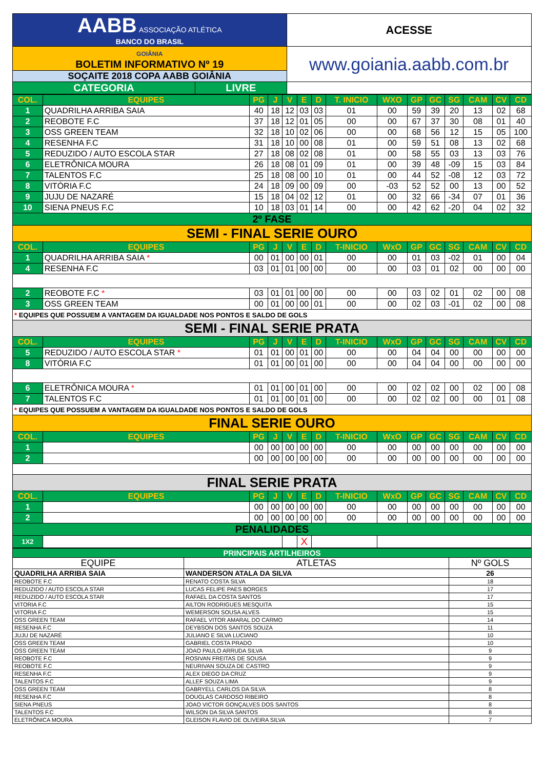| AABB ASSOCIAÇÃO ATLÉTICA BANCO DO BRASIL | | ACESSE |
| GOIÂNIA BOLETIM INFORMATIVO Nº 19 | | www.goiania.aabb.com.br |
| SOÇAITE 2018 COPA AABB GOIÂNIA | | |
| CATEGORIA | LIVRE | |
| COL. | EQUIPES | PG | J | V | E | D | T. INICIO | WXO | GP | GC | SG | CAM | CV | CD |
| --- | --- | --- | --- | --- | --- | --- | --- | --- | --- | --- | --- | --- | --- | --- |
| 1 | QUADRILHA ARRIBA SAIA | 40 | 18 | 12 | 03 | 03 | 01 | 00 | 59 | 39 | 20 | 13 | 02 | 68 |
| 2 | REOBOTE F.C | 37 | 18 | 12 | 01 | 05 | 00 | 00 | 67 | 37 | 30 | 08 | 01 | 40 |
| 3 | OSS GREEN TEAM | 32 | 18 | 10 | 02 | 06 | 00 | 00 | 68 | 56 | 12 | 15 | 05 | 100 |
| 4 | RESENHA F.C | 31 | 18 | 10 | 00 | 08 | 01 | 00 | 59 | 51 | 08 | 13 | 02 | 68 |
| 5 | REDUZIDO / AUTO ESCOLA STAR | 27 | 18 | 08 | 02 | 08 | 01 | 00 | 58 | 55 | 03 | 13 | 03 | 76 |
| 6 | ELETRÔNICA MOURA | 26 | 18 | 08 | 01 | 09 | 01 | 00 | 39 | 48 | -09 | 15 | 03 | 84 |
| 7 | TALENTOS F.C | 25 | 18 | 08 | 00 | 10 | 01 | 00 | 44 | 52 | -08 | 12 | 03 | 72 |
| 8 | VITÓRIA F.C | 24 | 18 | 09 | 00 | 09 | 00 | -03 | 52 | 52 | 00 | 13 | 00 | 52 |
| 9 | JUJU DE NAZARÉ | 15 | 18 | 04 | 02 | 12 | 01 | 00 | 32 | 66 | -34 | 07 | 01 | 36 |
| 10 | SIENA PNEUS F.C | 10 | 18 | 03 | 01 | 14 | 00 | 00 | 42 | 62 | -20 | 04 | 02 | 32 |
| 2º FASE | | | | | | | | | | | | | | |
| SEMI - FINAL SERIE OURO | | | | | | | | | | | | | | |
| COL. | EQUIPES | PG | J | V | E | D | T-INICIO | WxO | GP | GC | SG | CAM | CV | CD |
| 1 | QUADRILHA ARRIBA SAIA * | 00 | 01 | 00 | 00 | 01 | 00 | 00 | 01 | 03 | -02 | 01 | 00 | 04 |
| 4 | RESENHA F.C | 03 | 01 | 01 | 00 | 00 | 00 | 00 | 03 | 01 | 02 | 00 | 00 | 00 |
| 2 | REOBOTE F.C * | 03 | 01 | 01 | 00 | 00 | 00 | 00 | 03 | 02 | 01 | 02 | 00 | 08 |
| 3 | OSS GREEN TEAM | 00 | 01 | 00 | 00 | 01 | 00 | 00 | 02 | 03 | -01 | 02 | 00 | 08 |
| * EQUIPES QUE POSSUEM A VANTAGEM DA IGUALDADE NOS PONTOS E SALDO DE GOLS | | | | | | | | | | | | | | |
| SEMI - FINAL SERIE PRATA | | | | | | | | | | | | | | |
| COL. | EQUIPES | PG | J | V | E | D | T-INICIO | WxO | GP | GC | SG | CAM | CV | CD |
| 5 | REDUZIDO / AUTO ESCOLA STAR * | 01 | 01 | 00 | 01 | 00 | 00 | 00 | 04 | 04 | 00 | 00 | 00 | 00 |
| 8 | VITÓRIA F.C | 01 | 01 | 00 | 01 | 00 | 00 | 00 | 04 | 04 | 00 | 00 | 00 | 00 |
| 6 | ELETRÔNICA MOURA * | 01 | 01 | 00 | 01 | 00 | 00 | 00 | 02 | 02 | 00 | 02 | 00 | 08 |
| 7 | TALENTOS F.C | 01 | 01 | 00 | 01 | 00 | 00 | 00 | 02 | 02 | 00 | 00 | 01 | 08 |
| * EQUIPES QUE POSSUEM A VANTAGEM DA IGUALDADE NOS PONTOS E SALDO DE GOLS | | | | | | | | | | | | | | |
| FINAL SERIE OURO | | | | | | | | | | | | | | |
| COL. | EQUIPES | PG | J | V | E | D | T-INICIO | WxO | GP | GC | SG | CAM | CV | CD |
| 1 | | 00 | 00 | 00 | 00 | 00 | 00 | 00 | 00 | 00 | 00 | 00 | 00 | 00 |
| 2 | | 00 | 00 | 00 | 00 | 00 | 00 | 00 | 00 | 00 | 00 | 00 | 00 | 00 |
| FINAL SERIE PRATA | | | | | | | | | | | | | | |
| COL. | EQUIPES | PG | J | V | E | D | T-INICIO | WxO | GP | GC | SG | CAM | CV | CD |
| 1 | | 00 | 00 | 00 | 00 | 00 | 00 | 00 | 00 | 00 | 00 | 00 | 00 | 00 |
| 2 | | 00 | 00 | 00 | 00 | 00 | 00 | 00 | 00 | 00 | 00 | 00 | 00 | 00 |
| PENALIDADES | | | | | | | | | | | | | | |
| 1X2 | | | | | X | | | | | | | | | |
| PRINCIPAIS ARTILHEIROS | | |
| EQUIPE | ATLETAS | Nº GOLS |
| QUADRILHA ARRIBA SAIA | WANDERSON ATALA DA SILVA | 26 |
| REOBOTE F.C | RENATO COSTA SILVA | 18 |
| REDUZIDO / AUTO ESCOLA STAR | LUCAS FELIPE PAES BORGES | 17 |
| REDUZIDO / AUTO ESCOLA STAR | RAFAEL DA COSTA SANTOS | 17 |
| VITORIA F.C | AILTON RODRIGUES MESQUITA | 15 |
| VITORIA F.C | WEMERSON SOUSA ALVES | 15 |
| OSS GREEN TEAM | RAFAEL VITOR AMARAL DO CARMO | 14 |
| RESENHA F.C | DEYBSON DOS SANTOS SOUZA | 11 |
| JUJU DE NAZARÉ | JULIANO E SILVA LUCIANO | 10 |
| OSS GREEN TEAM | GABRIEL COSTA PRADO | 10 |
| OSS GREEN TEAM | JOAO PAULO ARRUDA SILVA | 9 |
| REOBOTE F.C | ROSIVAN FREITAS DE SOUSA | 9 |
| REOBOTE F.C | NEURIVAN SOUZA DE CASTRO | 9 |
| RESENHA F.C | ALEX DIEGO DA CRUZ | 9 |
| TALENTOS F.C | ALLEF SOUZA LIMA | 9 |
| OSS GREEN TEAM | GABRYELL CARLOS DA SILVA | 8 |
| RESENHA F.C | DOUGLAS CARDOSO RIBEIRO | 8 |
| SIENA PNEUS | JOAO VICTOR GONÇALVES DOS SANTOS | 8 |
| TALENTOS F.C | WILSON DA SILVA SANTOS | 8 |
| ELETRÔNICA MOURA | GLEISON FLAVIO DE OLIVEIRA SILVA | 7 |